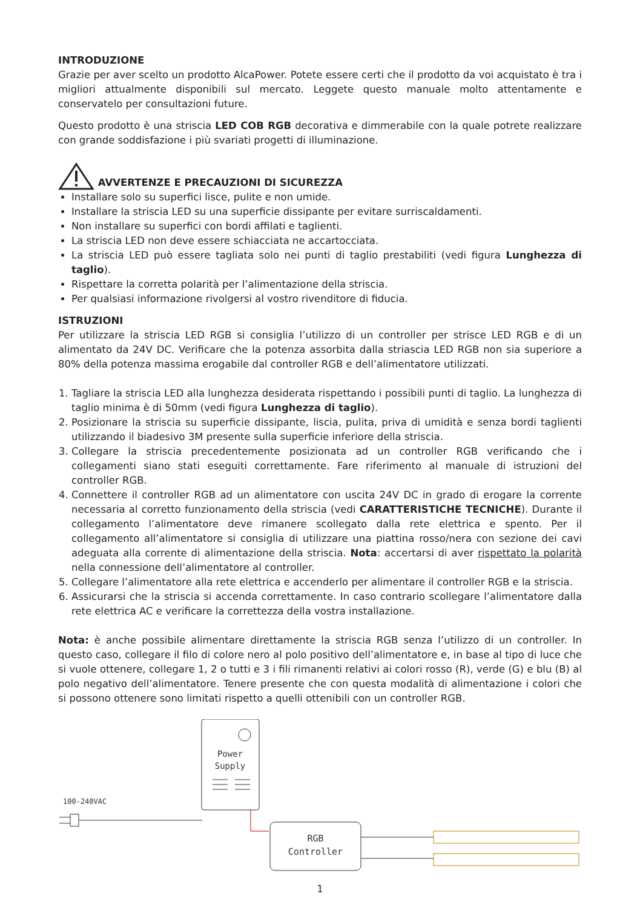INTRODUZIONE
Grazie per aver scelto un prodotto AlcaPower. Potete essere certi che il prodotto da voi acquistato è tra i migliori attualmente disponibili sul mercato. Leggete questo manuale molto attentamente e conservatelo per consultazioni future.
Questo prodotto è una striscia LED COB RGB decorativa e dimmerabile con la quale potrete realizzare con grande soddisfazione i più svariati progetti di illuminazione.
AVVERTENZE E PRECAUZIONI DI SICUREZZA
Installare solo su superfici lisce, pulite e non umide.
Installare la striscia LED su una superficie dissipante per evitare surriscaldamenti.
Non installare su superfici con bordi affilati e taglienti.
La striscia LED non deve essere schiacciata ne accartocciata.
La striscia LED può essere tagliata solo nei punti di taglio prestabiliti (vedi figura Lunghezza di taglio).
Rispettare la corretta polarità per l’alimentazione della striscia.
Per qualsiasi informazione rivolgersi al vostro rivenditore di fiducia.
ISTRUZIONI
Per utilizzare la striscia LED RGB si consiglia l’utilizzo di un controller per strisce LED RGB e di un alimentato da 24V DC. Verificare che la potenza assorbita dalla striascia LED RGB non sia superiore a 80% della potenza massima erogabile dal controller RGB e dell’alimentatore utilizzati.
1. Tagliare la striscia LED alla lunghezza desiderata rispettando i possibili punti di taglio. La lunghezza di taglio minima è di 50mm (vedi figura Lunghezza di taglio).
2. Posizionare la striscia su superficie dissipante, liscia, pulita, priva di umidità e senza bordi taglienti utilizzando il biadesivo 3M presente sulla superficie inferiore della striscia.
3. Collegare la striscia precedentemente posizionata ad un controller RGB verificando che i collegamenti siano stati eseguiti correttamente. Fare riferimento al manuale di istruzioni del controller RGB.
4. Connettere il controller RGB ad un alimentatore con uscita 24V DC in grado di erogare la corrente necessaria al corretto funzionamento della striscia (vedi CARATTERISTICHE TECNICHE). Durante il collegamento l’alimentatore deve rimanere scollegato dalla rete elettrica e spento. Per il collegamento all’alimentatore si consiglia di utilizzare una piattina rosso/nera con sezione dei cavi adeguata alla corrente di alimentazione della striscia. Nota: accertarsi di aver rispettato la polarità nella connessione dell’alimentatore al controller.
5. Collegare l’alimentatore alla rete elettrica e accenderlo per alimentare il controller RGB e la striscia.
6. Assicurarsi che la striscia si accenda correttamente. In caso contrario scollegare l’alimentatore dalla rete elettrica AC e verificare la correttezza della vostra installazione.
Nota: è anche possibile alimentare direttamente la striscia RGB senza l’utilizzo di un controller. In questo caso, collegare il filo di colore nero al polo positivo dell’alimentatore e, in base al tipo di luce che si vuole ottenere, collegare 1, 2 o tutti e 3 i fili rimanenti relativi ai colori rosso (R), verde (G) e blu (B) al polo negativo dell’alimentatore. Tenere presente che con questa modalità di alimentazione i colori che si possono ottenere sono limitati rispetto a quelli ottenibili con un controller RGB.
Power
Supply
100-240VAC
RGB
Controller
1